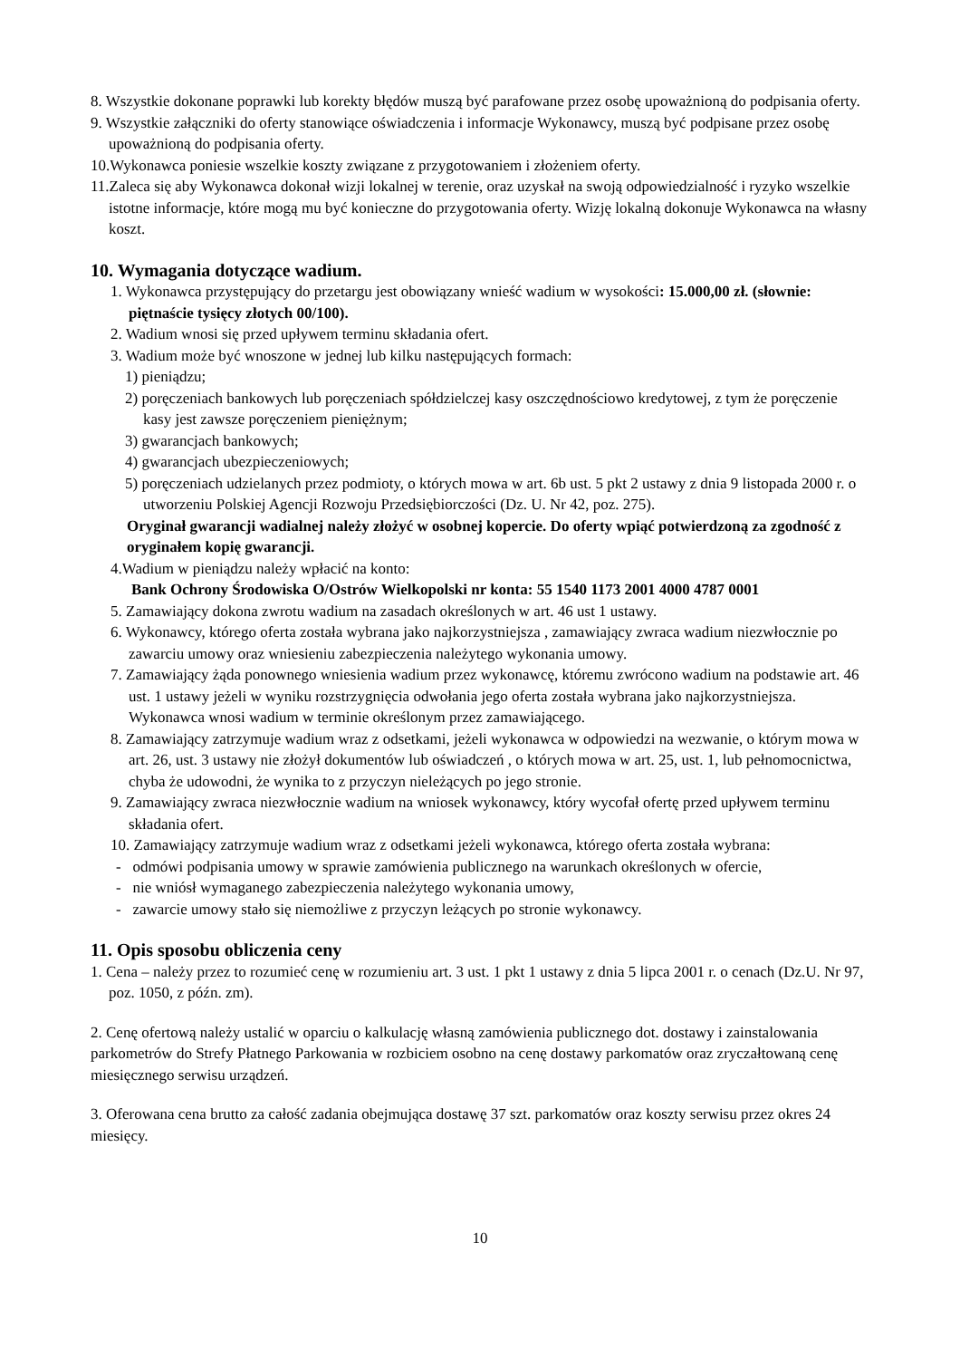8. Wszystkie dokonane poprawki lub korekty błędów muszą być parafowane przez osobę upoważnioną do podpisania oferty.
9. Wszystkie załączniki do oferty stanowiące oświadczenia i informacje Wykonawcy, muszą być podpisane przez osobę upoważnioną do podpisania oferty.
10.Wykonawca poniesie wszelkie koszty związane z przygotowaniem i złożeniem oferty.
11.Zaleca się aby Wykonawca dokonał wizji lokalnej w terenie, oraz uzyskał na swoją odpowiedzialność i ryzyko wszelkie istotne informacje, które mogą mu być konieczne do przygotowania oferty. Wizję lokalną dokonuje Wykonawca na własny koszt.
10. Wymagania dotyczące wadium.
1. Wykonawca przystępujący do przetargu jest obowiązany wnieść wadium w wysokości: 15.000,00 zł. (słownie: piętnaście tysięcy złotych 00/100).
2. Wadium wnosi się przed upływem terminu składania ofert.
3. Wadium może być wnoszone w jednej lub kilku następujących formach:
1) pieniądzu;
2) poręczeniach bankowych lub poręczeniach spółdzielczej kasy oszczędnościowo kredytowej, z tym że poręczenie kasy jest zawsze poręczeniem pieniężnym;
3) gwarancjach bankowych;
4) gwarancjach ubezpieczeniowych;
5) poręczeniach udzielanych przez podmioty, o których mowa w art. 6b ust. 5 pkt 2 ustawy z dnia 9 listopada 2000 r. o utworzeniu Polskiej Agencji Rozwoju Przedsiębiorczości (Dz. U. Nr 42, poz. 275).
Oryginał gwarancji wadialnej należy złożyć w osobnej kopercie. Do oferty wpiąć potwierdzoną za zgodność z oryginałem kopię gwarancji.
4.Wadium w pieniądzu należy wpłacić na konto:
Bank Ochrony Środowiska O/Ostrów Wielkopolski nr konta: 55 1540 1173 2001 4000 4787 0001
5. Zamawiający dokona zwrotu wadium na zasadach określonych w art. 46 ust 1 ustawy.
6. Wykonawcy, którego oferta została wybrana jako najkorzystniejsza , zamawiający zwraca wadium niezwłocznie po zawarciu umowy oraz wniesieniu zabezpieczenia należytego wykonania umowy.
7. Zamawiający żąda ponownego wniesienia wadium przez wykonawcę, któremu zwrócono wadium na podstawie art. 46 ust. 1 ustawy jeżeli w wyniku rozstrzygnięcia odwołania jego oferta została wybrana jako najkorzystniejsza. Wykonawca wnosi wadium w terminie określonym przez zamawiającego.
8. Zamawiający zatrzymuje wadium wraz z odsetkami, jeżeli wykonawca w odpowiedzi na wezwanie, o którym mowa w art. 26, ust. 3 ustawy nie złożył dokumentów lub oświadczeń , o których mowa w art. 25, ust. 1, lub pełnomocnictwa, chyba że udowodni, że wynika to z przyczyn nieleżących po jego stronie.
9. Zamawiający zwraca niezwłocznie wadium na wniosek wykonawcy, który wycofał ofertę przed upływem terminu składania ofert.
10. Zamawiający zatrzymuje wadium wraz z odsetkami jeżeli wykonawca, którego oferta została wybrana:
- odmówi podpisania umowy w sprawie zamówienia publicznego na warunkach określonych w ofercie,
- nie wniósł wymaganego zabezpieczenia należytego wykonania umowy,
- zawarcie umowy stało się niemożliwe z przyczyn leżących po stronie wykonawcy.
11. Opis sposobu obliczenia ceny
1. Cena – należy przez to rozumieć cenę w rozumieniu art. 3 ust. 1 pkt 1 ustawy z dnia 5 lipca 2001 r. o cenach (Dz.U. Nr 97, poz. 1050, z późn. zm).
2. Cenę ofertową należy ustalić w oparciu o kalkulację własną zamówienia publicznego dot. dostawy i zainstalowania parkometrów do Strefy Płatnego Parkowania w rozbiciem osobno na cenę dostawy parkomatów oraz zryczałtowaną cenę miesięcznego serwisu urządzeń.
3. Oferowana cena brutto za całość zadania obejmująca dostawę 37 szt. parkomatów oraz koszty serwisu przez okres 24 miesięcy.
10